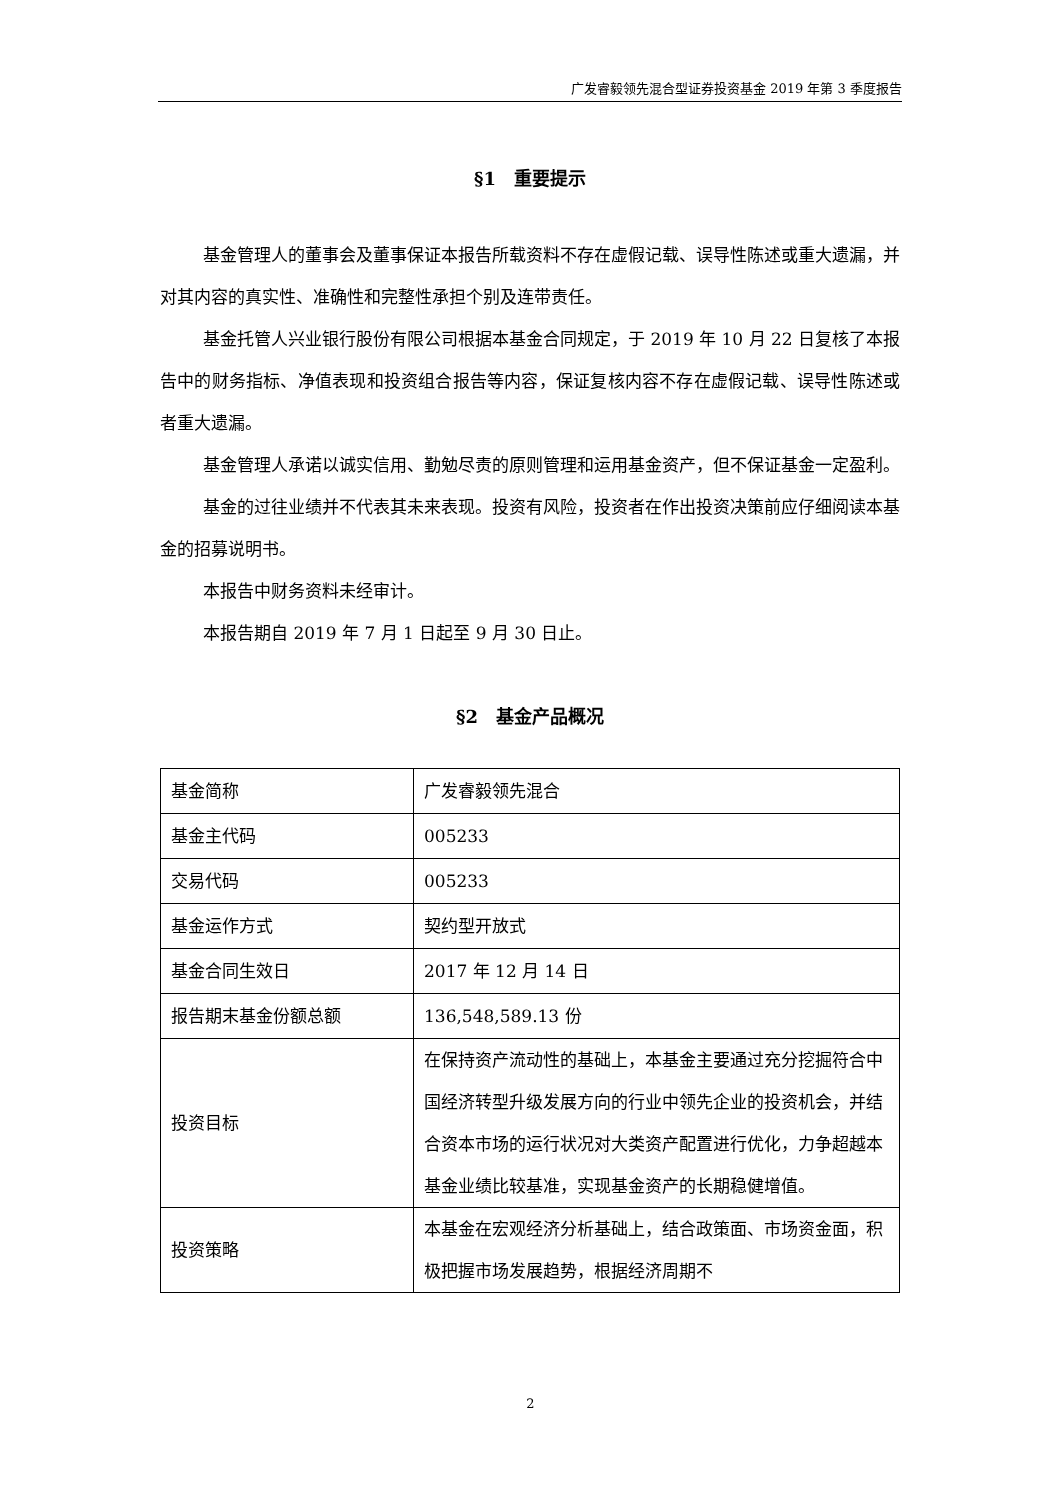广发睿毅领先混合型证券投资基金 2019 年第 3 季度报告
§1　重要提示
基金管理人的董事会及董事保证本报告所载资料不存在虚假记载、误导性陈述或重大遗漏，并对其内容的真实性、准确性和完整性承担个别及连带责任。
基金托管人兴业银行股份有限公司根据本基金合同规定，于 2019 年 10 月 22 日复核了本报告中的财务指标、净值表现和投资组合报告等内容，保证复核内容不存在虚假记载、误导性陈述或者重大遗漏。
基金管理人承诺以诚实信用、勤勉尽责的原则管理和运用基金资产，但不保证基金一定盈利。
基金的过往业绩并不代表其未来表现。投资有风险，投资者在作出投资决策前应仔细阅读本基金的招募说明书。
本报告中财务资料未经审计。
本报告期自 2019 年 7 月 1 日起至 9 月 30 日止。
§2　基金产品概况
| 基金简称 | 广发睿毅领先混合 |
| 基金主代码 | 005233 |
| 交易代码 | 005233 |
| 基金运作方式 | 契约型开放式 |
| 基金合同生效日 | 2017 年 12 月 14 日 |
| 报告期末基金份额总额 | 136,548,589.13 份 |
| 投资目标 | 在保持资产流动性的基础上，本基金主要通过充分挖掘符合中国经济转型升级发展方向的行业中领先企业的投资机会，并结合资本市场的运行状况对大类资产配置进行优化，力争超越本基金业绩比较基准，实现基金资产的长期稳健增值。 |
| 投资策略 | 本基金在宏观经济分析基础上，结合政策面、市场资金面，积极把握市场发展趋势，根据经济周期不 |
2